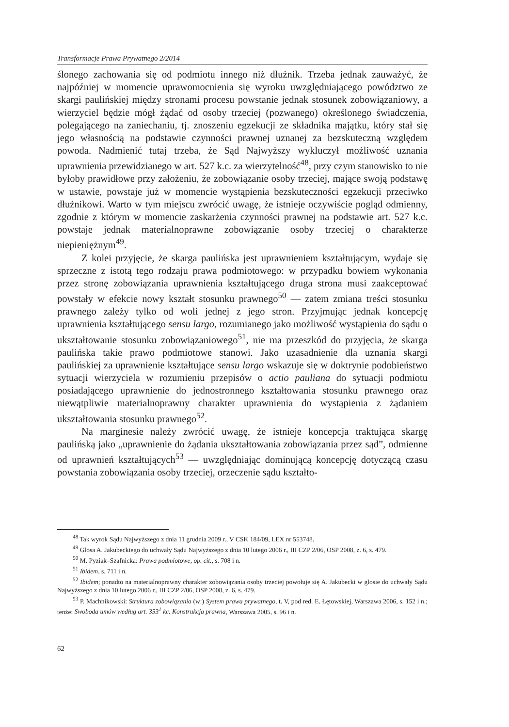Transformacje Prawa Prywatnego 2/2014
ślonego zachowania się od podmiotu innego niż dłużnik. Trzeba jednak zauważyć, że najpóźniej w momencie uprawomocnienia się wyroku uwzględniającego powództwo ze skargi paulińskiej między stronami procesu powstanie jednak stosunek zobowiązaniowy, a wierzyciel będzie mógł żądać od osoby trzeciej (pozwanego) określonego świadczenia, polegającego na zaniechaniu, tj. znoszeniu egzekucji ze składnika majątku, który stał się jego własnością na podstawie czynności prawnej uznanej za bezskuteczną względem powoda. Nadmienić tutaj trzeba, że Sąd Najwyższy wykluczył możliwość uznania uprawnienia przewidzianego w art. 527 k.c. za wierzytelność<sup>48</sup>, przy czym stanowisko to nie byłoby prawidłowe przy założeniu, że zobowiązanie osoby trzeciej, mające swoją podstawę w ustawie, powstaje już w momencie wystąpienia bezskuteczności egzekucji przeciwko dłużnikowi. Warto w tym miejscu zwrócić uwagę, że istnieje oczywiście pogląd odmienny, zgodnie z którym w momencie zaskarżenia czynności prawnej na podstawie art. 527 k.c. powstaje jednak materialnoprawne zobowiązanie osoby trzeciej o charakterze niepieniężnym<sup>49</sup>.
Z kolei przyjęcie, że skarga paulińska jest uprawnieniem kształtującym, wydaje się sprzeczne z istotą tego rodzaju prawa podmiotowego: w przypadku bowiem wykonania przez stronę zobowiązania uprawnienia kształtującego druga strona musi zaakceptować powstały w efekcie nowy kształt stosunku prawnego<sup>50</sup> — zatem zmiana treści stosunku prawnego zależy tylko od woli jednej z jego stron. Przyjmując jednak koncepcję uprawnienia kształtującego sensu largo, rozumianego jako możliwość wystąpienia do sądu o ukształtowanie stosunku zobowiązaniowego<sup>51</sup>, nie ma przeszkód do przyjęcia, że skarga paulińska takie prawo podmiotowe stanowi. Jako uzasadnienie dla uznania skargi paulińskiej za uprawnienie kształtujące sensu largo wskazuje się w doktrynie podobieństwo sytuacji wierzyciela w rozumieniu przepisów o actio pauliana do sytuacji podmiotu posiadającego uprawnienie do jednostronnego kształtowania stosunku prawnego oraz niewątpliwie materialnoprawny charakter uprawnienia do wystąpienia z żądaniem ukształtowania stosunku prawnego<sup>52</sup>.
Na marginesie należy zwrócić uwagę, że istnieje koncepcja traktująca skargę paulińską jako „uprawnienie do żądania ukształtowania zobowiązania przez sąd”, odmienne od uprawnień kształtujących<sup>53</sup> — uwzględniając dominującą koncepcję dotyczącą czasu powstania zobowiązania osoby trzeciej, orzeczenie sądu kształto-
<sup>48</sup> Tak wyrok Sądu Najwyższego z dnia 11 grudnia 2009 r., V CSK 184/09, LEX nr 553748.
<sup>49</sup> Glosa A. Jakubeckiego do uchwały Sądu Najwyższego z dnia 10 lutego 2006 r., III CZP 2/06, OSP 2008, z. 6, s. 479.
<sup>50</sup> M. Pyziak–Szafnicka: Prawa podmiotowe, op. cit., s. 708 i n.
<sup>51</sup> Ibidem, s. 711 i n.
<sup>52</sup> Ibidem; ponadto na materialnoprawny charakter zobowiązania osoby trzeciej powołuje się A. Jakubecki w glosie do uchwały Sądu Najwyższego z dnia 10 lutego 2006 r., III CZP 2/06, OSP 2008, z. 6, s. 479.
<sup>53</sup> P. Machnikowski: Struktura zobowiązania (w:) System prawa prywatnego, t. V, pod red. E. Łętowskiej, Warszawa 2006, s. 152 i n.; tenże: Swoboda umów według art. 353<sup>1</sup> kc. Konstrukcja prawna, Warszawa 2005, s. 96 i n.
62